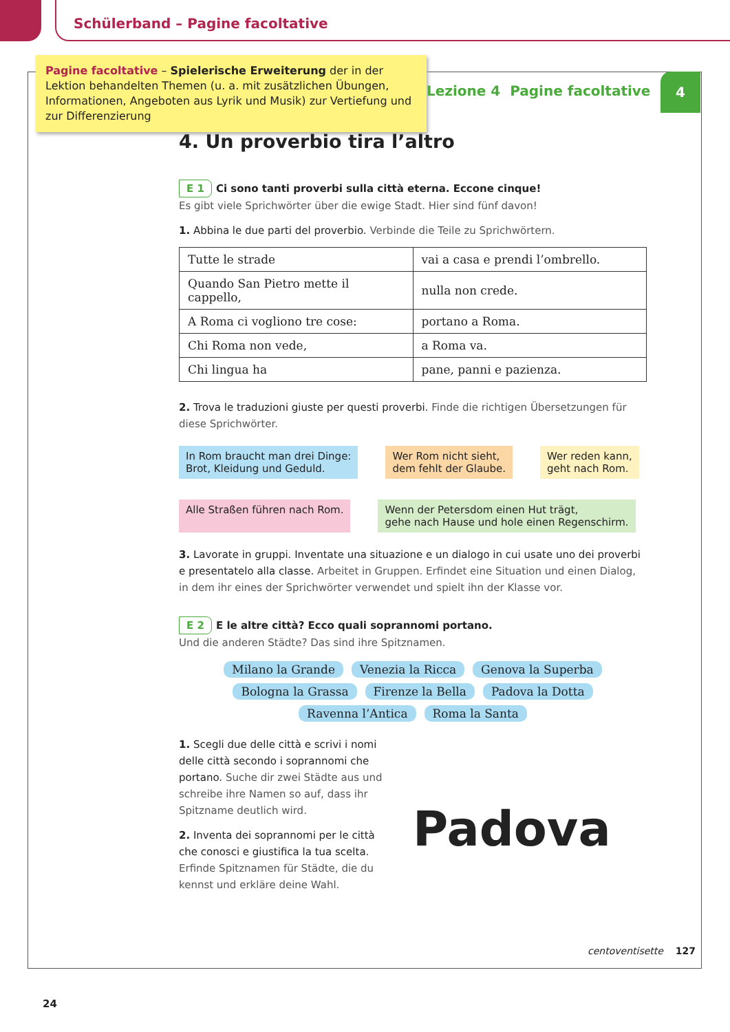Schülerband – Pagine facoltative
Pagine facoltative – Spielerische Erweiterung der in der Lektion behandelten Themen (u. a. mit zusätzlichen Übungen, Informationen, Angeboten aus Lyrik und Musik) zur Vertiefung und zur Differenzierung
Lezione 4 Pagine facoltative
4
4. Un proverbio tira l’altro
E 1 Ci sono tanti proverbi sulla città eterna. Eccone cinque!
Es gibt viele Sprichwörter über die ewige Stadt. Hier sind fünf davon!
1. Abbina le due parti del proverbio. Verbinde die Teile zu Sprichwörtern.
| Tutte le strade | vai a casa e prendi l’ombrello. |
| Quando San Pietro mette il cappello, | nulla non crede. |
| A Roma ci vogliono tre cose: | portano a Roma. |
| Chi Roma non vede, | a Roma va. |
| Chi lingua ha | pane, panni e pazienza. |
2. Trova le traduzioni giuste per questi proverbi. Finde die richtigen Übersetzungen für diese Sprichwörter.
In Rom braucht man drei Dinge:
Brot, Kleidung und Geduld.
Wer Rom nicht sieht,
dem fehlt der Glaube.
Wer reden kann,
geht nach Rom.
Alle Straßen führen nach Rom.
Wenn der Petersdom einen Hut trägt,
gehe nach Hause und hole einen Regenschirm.
3. Lavorate in gruppi. Inventate una situazione e un dialogo in cui usate uno dei proverbi e presentatelo alla classe. Arbeitet in Gruppen. Erfindet eine Situation und einen Dialog, in dem ihr eines der Sprichwörter verwendet und spielt ihn der Klasse vor.
E 2 E le altre città? Ecco quali soprannomi portano.
Und die anderen Städte? Das sind ihre Spitznamen.
Milano la Grande Venezia la Ricca Genova la Superba Bologna la Grassa Firenze la Bella Padova la Dotta Ravenna l’Antica Roma la Santa
1. Scegli due delle città e scrivi i nomi delle città secondo i soprannomi che portano. Suche dir zwei Städte aus und schreibe ihre Namen so auf, dass ihr Spitzname deutlich wird.
2. Inventa dei soprannomi per le città che conosci e giustifica la tua scelta. Erfinde Spitznamen für Städte, die du kennst und erkläre deine Wahl.
Padova
centoventisette 127
24